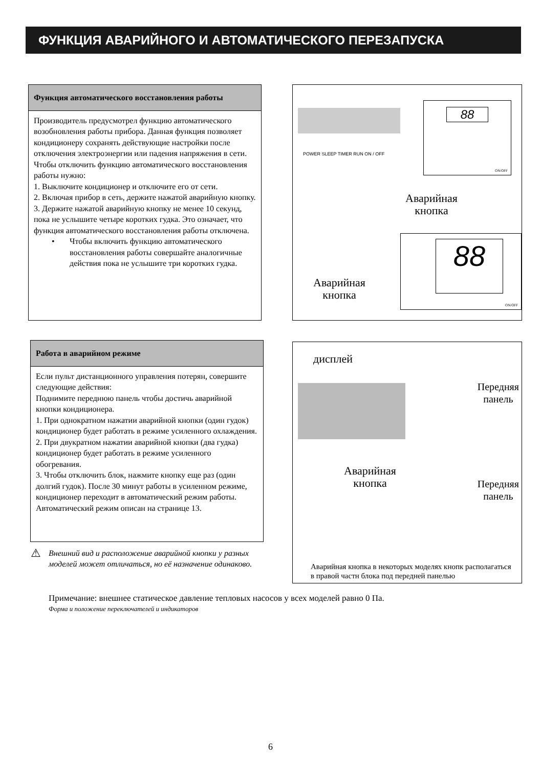ФУНКЦИЯ АВАРИЙНОГО И АВТОМАТИЧЕСКОГО ПЕРЕЗАПУСКА
Функция автоматического восстановления работы
Производитель предусмотрел функцию автоматического возобновления работы прибора. Данная функция позволяет кондиционеру сохранять действующие настройки после отключения электроэнергии или падения напряжения в сети.
Чтобы отключить функцию автоматического восстановления работы нужно:
1. Выключите кондиционер и отключите его от сети.
2. Включая прибор в сеть, держите нажатой аварийную кнопку.
3. Держите нажатой аварийную кнопку не менее 10 секунд, пока не услышите четыре коротких гудка. Это означает, что функция автоматического восстановления работы отключена.
• Чтобы включить функцию автоматического восстановления работы совершайте аналогичные действия пока не услышите три коротких гудка.
POWER SLEEP TIMER RUN ON / OFF
88
ON/OFF
Аварийная
кнопка
88
ON/OFF
Аварийная
кнопка
Работа в аварийном режиме
Если пульт дистанционного управления потерян, совершите следующие действия:
Поднимите переднюю панель чтобы достичь аварийной кнопки кондиционера.
1. При однократном нажатии аварийной кнопки (один гудок) кондиционер будет работать в режиме усиленного охлаждения.
2. При двукратном нажатии аварийной кнопки (два гудка) кондиционер будет работать в режиме усиленного обогревания.
3. Чтобы отключить блок, нажмите кнопку еще раз (один долгий гудок). После 30 минут работы в усиленном режиме, кондиционер переходит в автоматический режим работы.
Автоматический режим описан на странице 13.
⚠ Внешний вид и расположение аварийной кнопки у разных моделей может отличаться, но её назначение одинаково.
дисплей
Передняя
панель
Аварийная
кнопка
Передняя
панель
Аварийная кнопка в некоторых моделях кнопк располагаться в правой частн блока под передней панелью
Примечание: внешнее статическое давление тепловых насосов у всех моделей равно 0 Па.
Форма и положение переключателей и индикаторов
6